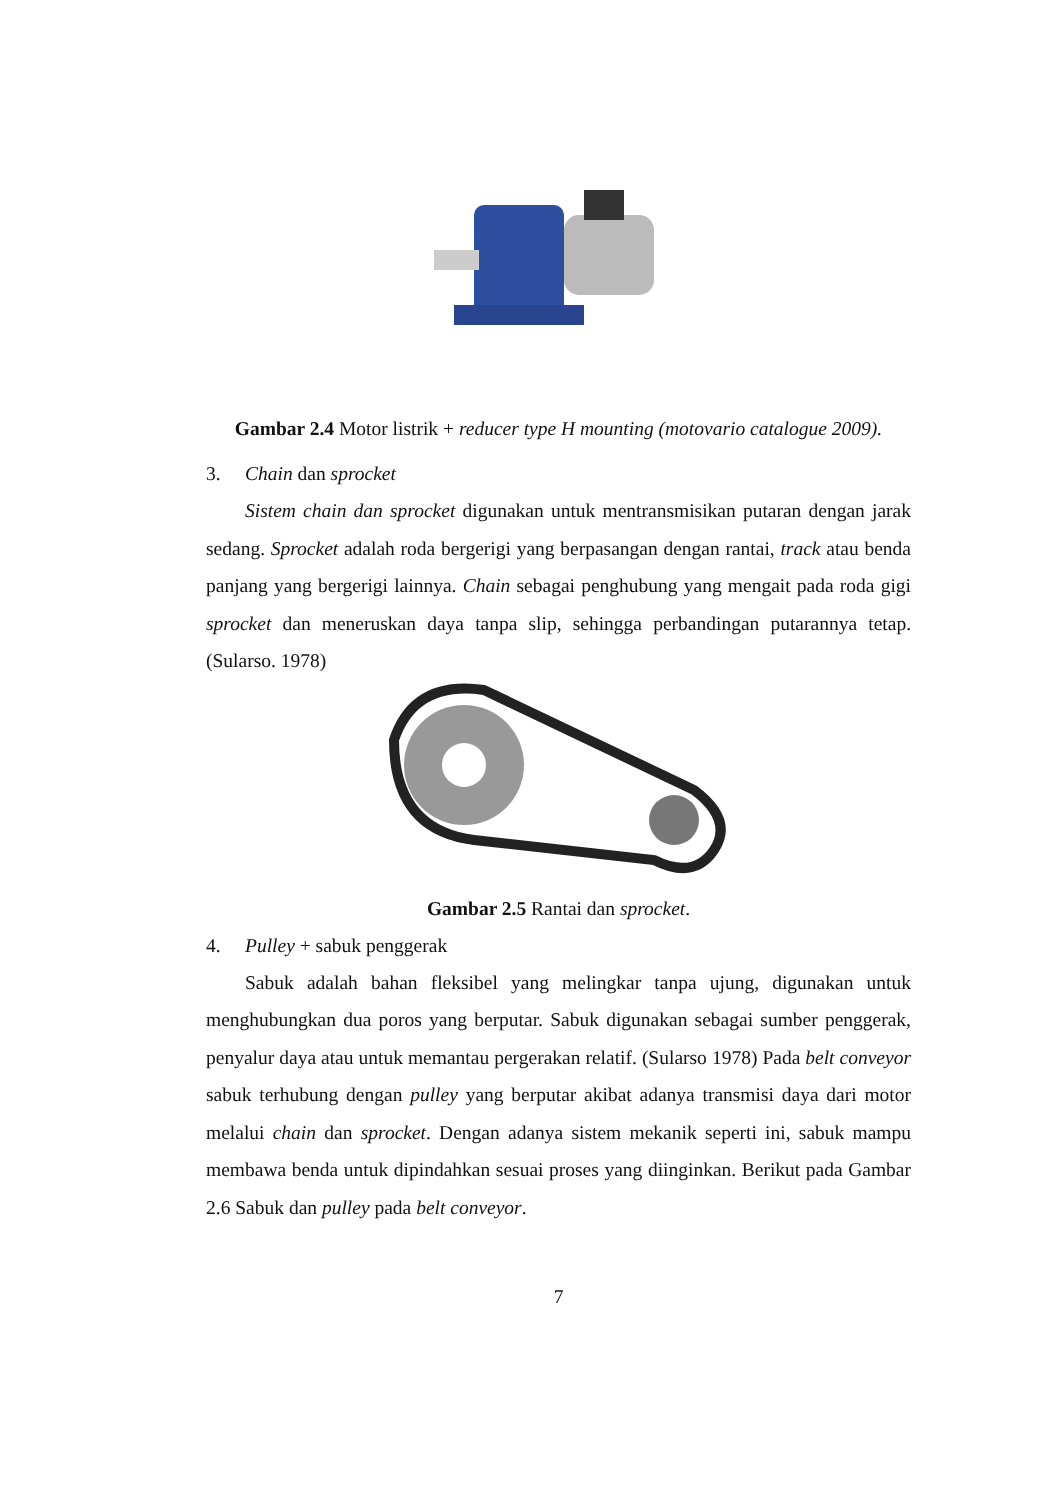Gambar 2.4 Motor listrik + reducer type H mounting (motovario catalogue 2009).
3. Chain dan sprocket
Sistem chain dan sprocket digunakan untuk mentransmisikan putaran dengan jarak sedang. Sprocket adalah roda bergerigi yang berpasangan dengan rantai, track atau benda panjang yang bergerigi lainnya. Chain sebagai penghubung yang mengait pada roda gigi sprocket dan meneruskan daya tanpa slip, sehingga perbandingan putarannya tetap. (Sularso. 1978)
Gambar 2.5 Rantai dan sprocket.
4. Pulley + sabuk penggerak
Sabuk adalah bahan fleksibel yang melingkar tanpa ujung, digunakan untuk menghubungkan dua poros yang berputar. Sabuk digunakan sebagai sumber penggerak, penyalur daya atau untuk memantau pergerakan relatif. (Sularso 1978) Pada belt conveyor sabuk terhubung dengan pulley yang berputar akibat adanya transmisi daya dari motor melalui chain dan sprocket. Dengan adanya sistem mekanik seperti ini, sabuk mampu membawa benda untuk dipindahkan sesuai proses yang diinginkan. Berikut pada Gambar 2.6 Sabuk dan pulley pada belt conveyor.
7